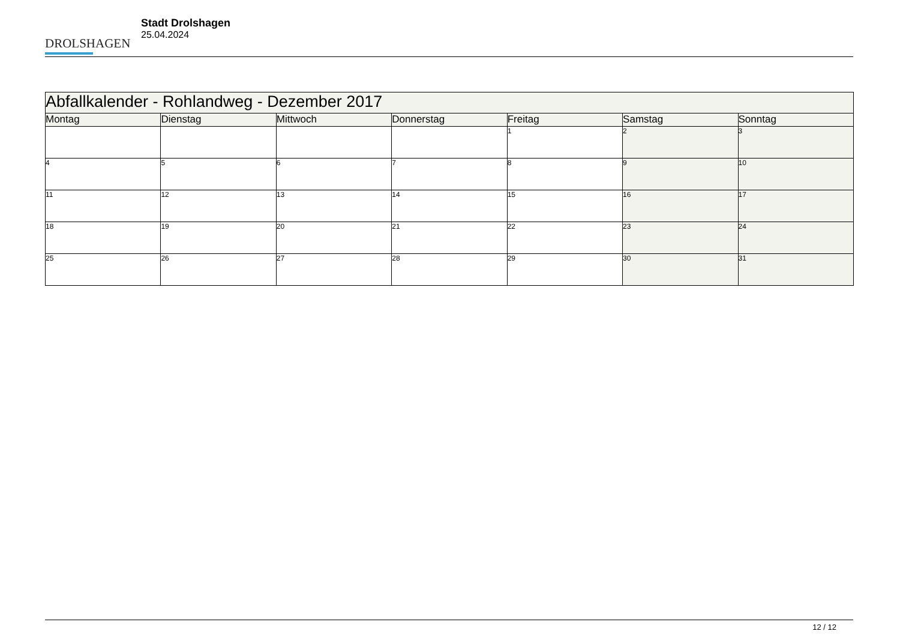DROLSHAGEN
Stadt Drolshagen
25.04.2024
| Abfallkalender - Rohlandweg - Dezember 2017 | | | | | | |
| Montag | Dienstag | Mittwoch | Donnerstag | Freitag | Samstag | Sonntag |
| | | | | 1 | 2 | 3 |
| 4 | 5 | 6 | 7 | 8 | 9 | 10 |
| 11 | 12 | 13 | 14 | 15 | 16 | 17 |
| 18 | 19 | 20 | 21 | 22 | 23 | 24 |
| 25 | 26 | 27 | 28 | 29 | 30 | 31 |
12 / 12